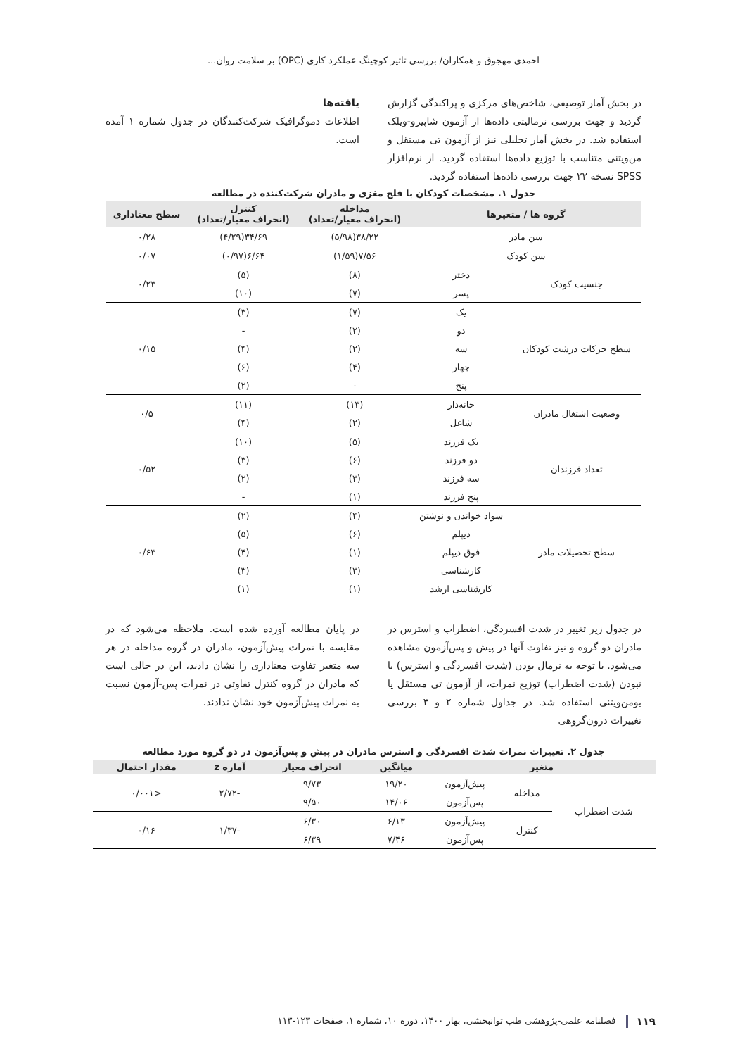احمدی مهجوق و همکاران/ بررسی تاثیر کوچینگ عملکرد کاری (OPC) بر سلامت روان...
در بخش آمار توصیفی، شاخص‌های مرکزی و پراکندگی گزارش گردید و جهت بررسی نرمالیتی داده‌ها از آزمون شاپیرو-ویلک استفاده شد. در بخش آمار تحلیلی نیز از آزمون تی مستقل و من‌ویتنی متناسب با توزیع داده‌ها استفاده گردید. از نرم‌افزار SPSS نسخه ۲۲ جهت بررسی داده‌ها استفاده گردید.
یافته‌ها
اطلاعات دموگرافیک شرکت‌کنندگان در جدول شماره ۱ آمده است.
جدول ۱. مشخصات کودکان با فلج مغزی و مادران شرکت‌کننده در مطالعه
| گروه ها / متغیرها | | مداخله (انحراف معیار/تعداد) | کنترل (انحراف معیار/تعداد) | سطح معناداری |
| --- | --- | --- | --- | --- |
| سن مادر | | ۳۸/۲۲(۵/۹۸) | ۳۴/۶۹(۴/۲۹) | ۰/۲۸ |
| سن کودک | | ۷/۵۶(۱/۵۹) | ۶/۶۴(۰/۹۷) | ۰/۰۷ |
| جنسیت کودک | دختر | (۸) | (۵) | ۰/۲۳ |
| | پسر | (۷) | (۱۰) | |
| سطح حرکات درشت کودکان | یک | (۷) | (۳) | ۰/۱۵ |
| | دو | (۲) | - | |
| | سه | (۲) | (۴) | |
| | چهار | (۴) | (۶) | |
| | پنج | - | (۲) | |
| وضعیت اشتغال مادران | خانه‌دار | (۱۳) | (۱۱) | ۰/۵ |
| | شاغل | (۲) | (۴) | |
| تعداد فرزندان | یک فرزند | (۵) | (۱۰) | ۰/۵۲ |
| | دو فرزند | (۶) | (۳) | |
| | سه فرزند | (۳) | (۲) | |
| | پنج فرزند | (۱) | - | |
| سطح تحصیلات مادر | سواد خواندن و نوشتن | (۴) | (۲) | ۰/۶۳ |
| | دیپلم | (۶) | (۵) | |
| | فوق دیپلم | (۱) | (۴) | |
| | کارشناسی | (۳) | (۳) | |
| | کارشناسی ارشد | (۱) | (۱) | |
در جدول زیر تغییر در شدت افسردگی، اضطراب و استرس در مادران دو گروه و نیز تفاوت آنها در پیش و پس‌آزمون مشاهده می‌شود. با توجه به نرمال بودن (شدت افسردگی و استرس) یا نبودن (شدت اضطراب) توزیع نمرات، از آزمون تی مستقل یا یومن‌ویتنی استفاده شد. در جداول شماره ۲ و ۳ بررسی تغییرات درون‌گروهی
در پایان مطالعه آورده شده است. ملاحظه می‌شود که در مقایسه با نمرات پیش‌آزمون، مادران در گروه مداخله در هر سه متغیر تفاوت معناداری را نشان دادند، این در حالی است که مادران در گروه کنترل تفاوتی در نمرات پس-آزمون نسبت به نمرات پیش‌آزمون خود نشان ندادند.
جدول ۲. تغییرات نمرات شدت افسردگی و استرس مادران در پیش و پس‌آزمون در دو گروه مورد مطالعه
| متغیر | | | میانگین | انحراف معیار | آماره z | مقدار احتمال |
| --- | --- | --- | --- | --- | --- | --- |
| شدت اضطراب | مداخله | پیش‌آزمون | ۱۹/۲۰ | ۹/۷۳ | -۲/۷۲ | <۰/۰۰۱ |
| | | پس‌آزمون | ۱۴/۰۶ | ۹/۵۰ | | |
| | کنترل | پیش‌آزمون | ۶/۱۳ | ۶/۳۰ | -۱/۳۷ | ۰/۱۶ |
| | | پس‌آزمون | ۷/۴۶ | ۶/۳۹ | | |
۱۱۹ فصلنامه علمی-پژوهشی طب توانبخشی، بهار ۱۴۰۰، دوره ۱۰، شماره ۱، صفحات ۱۲۳-۱۱۳